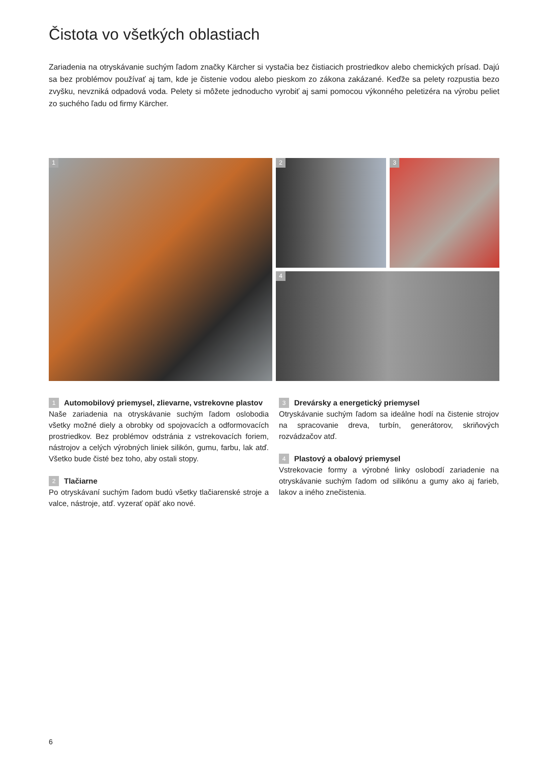Čistota vo všetkých oblastiach
Zariadenia na otryskávanie suchým ľadom značky Kärcher si vystačia bez čistiacich prostriedkov alebo chemických prísad. Dajú sa bez problémov používať aj tam, kde je čistenie vodou alebo pieskom zo zákona zakázané. Keďže sa pelety rozpustia bezo zvyšku, nevzniká odpadová voda. Pelety si môžete jednoducho vyrobiť aj sami pomocou výkonného peletizéra na výrobu peliet zo suchého ľadu od firmy Kärcher.
1
2
3
4
1 Automobilový priemysel, zlievarne, vstrekovne plastov
Naše zariadenia na otryskávanie suchým ľadom oslobodia všetky možné diely a obrobky od spojovacích a odformovacích prostriedkov. Bez problémov odstránia z vstrekovacích foriem, nástrojov a celých výrobných liniek silikón, gumu, farbu, lak atď. Všetko bude čisté bez toho, aby ostali stopy.
2 Tlačiarne
Po otryskávaní suchým ľadom budú všetky tlačiarenské stroje a valce, nástroje, atď. vyzerať opäť ako nové.
3 Drevársky a energetický priemysel
Otryskávanie suchým ľadom sa ideálne hodí na čistenie strojov na spracovanie dreva, turbín, generátorov, skriňových rozvádzačov atď.
4 Plastový a obalový priemysel
Vstrekovacie formy a výrobné linky oslobodí zariadenie na otryskávanie suchým ľadom od silikónu a gumy ako aj farieb, lakov a iného znečistenia.
6